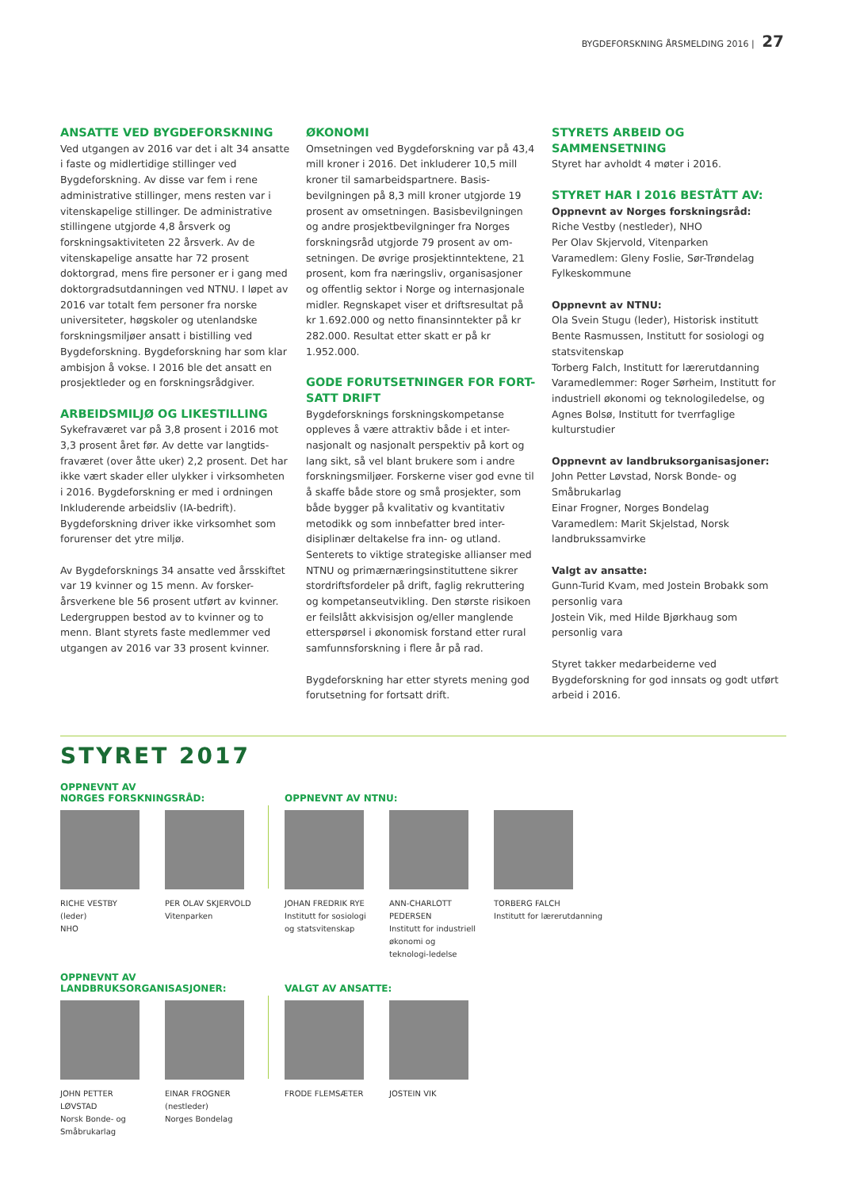BYGDEFORSKNING ÅRSMELDING 2016 | 27
ANSATTE VED BYGDEFORSKNING
Ved utgangen av 2016 var det i alt 34 ansatte i faste og midlertidige stillinger ved Bygdeforskning. Av disse var fem i rene administrative stillinger, mens resten var i vitenskapelige stillinger. De administrative stillingene utgjorde 4,8 årsverk og forskningsaktiviteten 22 årsverk. Av de vitenskapelige ansatte har 72 prosent doktorgrad, mens fire personer er i gang med doktorgradsutdanningen ved NTNU. I løpet av 2016 var totalt fem personer fra norske universiteter, høgskoler og utenlandske forskningsmiljøer ansatt i bistilling ved Bygdeforskning. Bygdeforskning har som klar ambisjon å vokse. I 2016 ble det ansatt en prosjektleder og en forskningsrådgiver.
ARBEIDSMILJØ OG LIKESTILLING
Sykefraværet var på 3,8 prosent i 2016 mot 3,3 prosent året før. Av dette var langtids-fraværet (over åtte uker) 2,2 prosent. Det har ikke vært skader eller ulykker i virksomheten i 2016. Bygdeforskning er med i ordningen Inkluderende arbeidsliv (IA-bedrift). Bygdeforskning driver ikke virksomhet som forurenser det ytre miljø.
Av Bygdeforsknings 34 ansatte ved årsskiftet var 19 kvinner og 15 menn. Av forsker-årsverkene ble 56 prosent utført av kvinner. Ledergruppen bestod av to kvinner og to menn. Blant styrets faste medlemmer ved utgangen av 2016 var 33 prosent kvinner.
ØKONOMI
Omsetningen ved Bygdeforskning var på 43,4 mill kroner i 2016. Det inkluderer 10,5 mill kroner til samarbeidspartnere. Basis-bevilgningen på 8,3 mill kroner utgjorde 19 prosent av omsetningen. Basisbevilgningen og andre prosjektbevilgninger fra Norges forskningsråd utgjorde 79 prosent av om-setningen. De øvrige prosjektinntektene, 21 prosent, kom fra næringsliv, organisasjoner og offentlig sektor i Norge og internasjonale midler. Regnskapet viser et driftsresultat på kr 1.692.000 og netto finansinntekter på kr 282.000. Resultat etter skatt er på kr 1.952.000.
GODE FORUTSETNINGER FOR FORT-SATT DRIFT
Bygdeforsknings forskningskompetanse oppleves å være attraktiv både i et inter-nasjonalt og nasjonalt perspektiv på kort og lang sikt, så vel blant brukere som i andre forskningsmiljøer. Forskerne viser god evne til å skaffe både store og små prosjekter, som både bygger på kvalitativ og kvantitativ metodikk og som innbefatter bred inter-disiplinær deltakelse fra inn- og utland. Senterets to viktige strategiske allianser med NTNU og primærnæringsinstituttene sikrer stordriftsfordeler på drift, faglig rekruttering og kompetanseutvikling. Den største risikoen er feilslått akkvisisjon og/eller manglende etterspørsel i økonomisk forstand etter rural samfunnsforskning i flere år på rad.
Bygdeforskning har etter styrets mening god forutsetning for fortsatt drift.
STYRETS ARBEID OG SAMMENSETNING
Styret har avholdt 4 møter i 2016.
STYRET HAR I 2016 BESTÅTT AV:
Oppnevnt av Norges forskningsråd:
Riche Vestby (nestleder), NHO
Per Olav Skjervold, Vitenparken
Varamedlem: Gleny Foslie, Sør-Trøndelag Fylkeskommune
Oppnevnt av NTNU:
Ola Svein Stugu (leder), Historisk institutt
Bente Rasmussen, Institutt for sosiologi og statsvitenskap
Torberg Falch, Institutt for lærerutdanning
Varamedlemmer: Roger Sørheim, Institutt for industriell økonomi og teknologiledelse, og Agnes Bolsø, Institutt for tverrfaglige kulturstudier
Oppnevnt av landbruksorganisasjoner:
John Petter Løvstad, Norsk Bonde- og Småbrukarlag
Einar Frogner, Norges Bondelag
Varamedlem: Marit Skjelstad, Norsk landbrukssamvirke
Valgt av ansatte:
Gunn-Turid Kvam, med Jostein Brobakk som personlig vara
Jostein Vik, med Hilde Bjørkhaug som personlig vara
Styret takker medarbeiderne ved Bygdeforskning for god innsats og godt utført arbeid i 2016.
STYRET 2017
OPPNEVNT AV
NORGES FORSKNINGSRÅD:
RICHE VESTBY
(leder)
NHO
PER OLAV SKJERVOLD
Vitenparken
OPPNEVNT AV NTNU:
JOHAN FREDRIK RYE
Institutt for sosiologi og statsvitenskap
ANN-CHARLOTT PEDERSEN
Institutt for industriell økonomi og teknologi-ledelse
TORBERG FALCH
Institutt for lærerutdanning
OPPNEVNT AV
LANDBRUKSORGANISASJONER:
JOHN PETTER LØVSTAD
Norsk Bonde- og Småbrukarlag
EINAR FROGNER
(nestleder)
Norges Bondelag
VALGT AV ANSATTE:
FRODE FLEMSÆTER JOSTEIN VIK